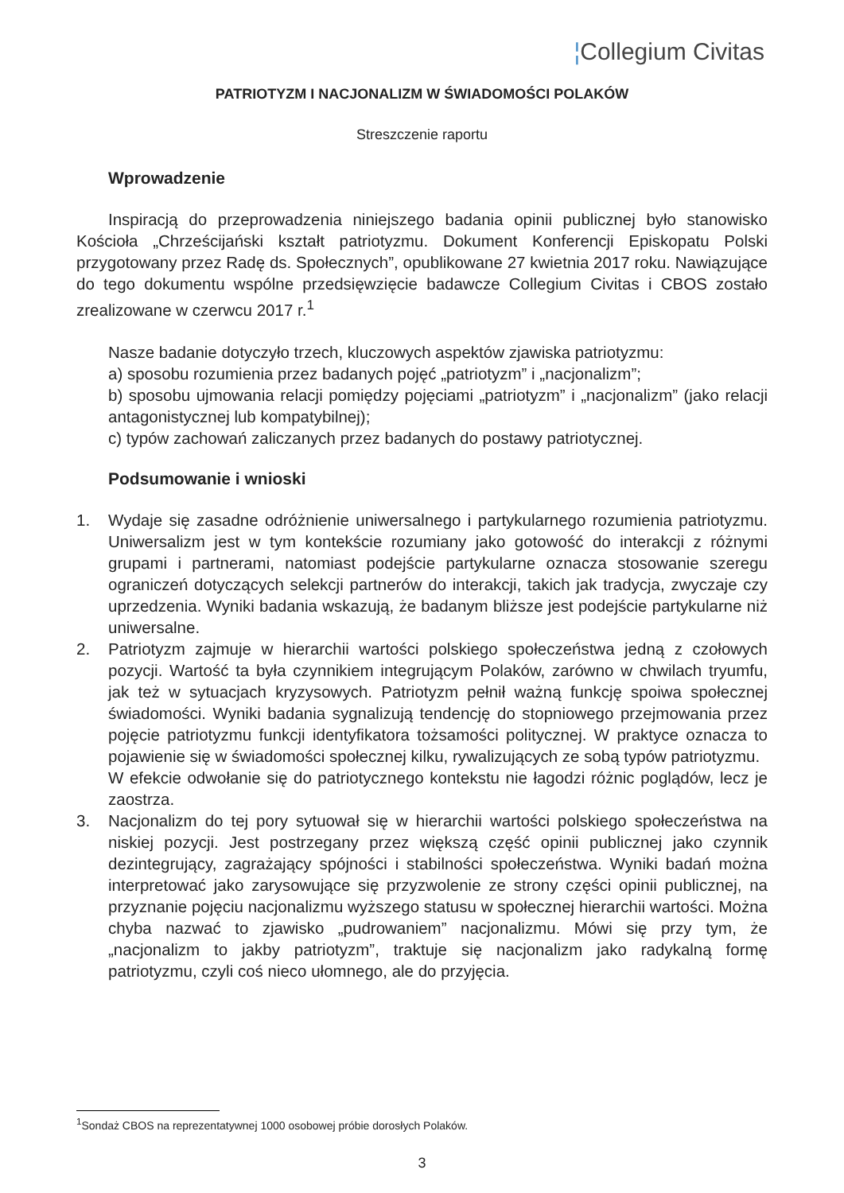¦Collegium Civitas
PATRIOTYZM I NACJONALIZM W ŚWIADOMOŚCI POLAKÓW
Streszczenie raportu
Wprowadzenie
Inspiracją do przeprowadzenia niniejszego badania opinii publicznej było stanowisko Kościoła „Chrześcijański kształt patriotyzmu. Dokument Konferencji Episkopatu Polski przygotowany przez Radę ds. Społecznych”, opublikowane 27 kwietnia 2017 roku. Nawiązujące do tego dokumentu wspólne przedsięwzięcie badawcze Collegium Civitas i CBOS zostało zrealizowane w czerwcu 2017 r.<sup>1</sup>
Nasze badanie dotyczyło trzech, kluczowych aspektów zjawiska patriotyzmu:
a) sposobu rozumienia przez badanych pojęć „patriotyzm” i „nacjonalizm”;
b) sposobu ujmowania relacji pomiędzy pojęciami „patriotyzm” i „nacjonalizm” (jako relacji antagonistycznej lub kompatybilnej);
c) typów zachowań zaliczanych przez badanych do postawy patriotycznej.
Podsumowanie i wnioski
1. Wydaje się zasadne odróżnienie uniwersalnego i partykularnego rozumienia patriotyzmu. Uniwersalizm jest w tym kontekście rozumiany jako gotowość do interakcji z różnymi grupami i partnerami, natomiast podejście partykularne oznacza stosowanie szeregu ograniczeń dotyczących selekcji partnerów do interakcji, takich jak tradycja, zwyczaje czy uprzedzenia. Wyniki badania wskazują, że badanym bliższe jest podejście partykularne niż uniwersalne.
2. Patriotyzm zajmuje w hierarchii wartości polskiego społeczeństwa jedną z czołowych pozycji. Wartość ta była czynnikiem integrującym Polaków, zarówno w chwilach tryumfu, jak też w sytuacjach kryzysowych. Patriotyzm pełnił ważną funkcję spoiwa społecznej świadomości. Wyniki badania sygnalizują tendencję do stopniowego przejmowania przez pojęcie patriotyzmu funkcji identyfikatora tożsamości politycznej. W praktyce oznacza to pojawienie się w świadomości społecznej kilku, rywalizujących ze sobą typów patriotyzmu.
W efekcie odwołanie się do patriotycznego kontekstu nie łagodzi różnic poglądów, lecz je zaostrza.
3. Nacjonalizm do tej pory sytuował się w hierarchii wartości polskiego społeczeństwa na niskiej pozycji. Jest postrzegany przez większą część opinii publicznej jako czynnik dezintegrujący, zagrażający spójności i stabilności społeczeństwa. Wyniki badań można interpretować jako zarysowujące się przyzwolenie ze strony części opinii publicznej, na przyznanie pojęciu nacjonalizmu wyższego statusu w społecznej hierarchii wartości. Można chyba nazwać to zjawisko „pudrowaniem” nacjonalizmu. Mówi się przy tym, że „nacjonalizm to jakby patriotyzm”, traktuje się nacjonalizm jako radykalną formę patriotyzmu, czyli coś nieco ułomnego, ale do przyjęcia.
<sup>1</sup> Sondaż CBOS na reprezentatywnej 1000 osobowej próbie dorosłych Polaków.
3